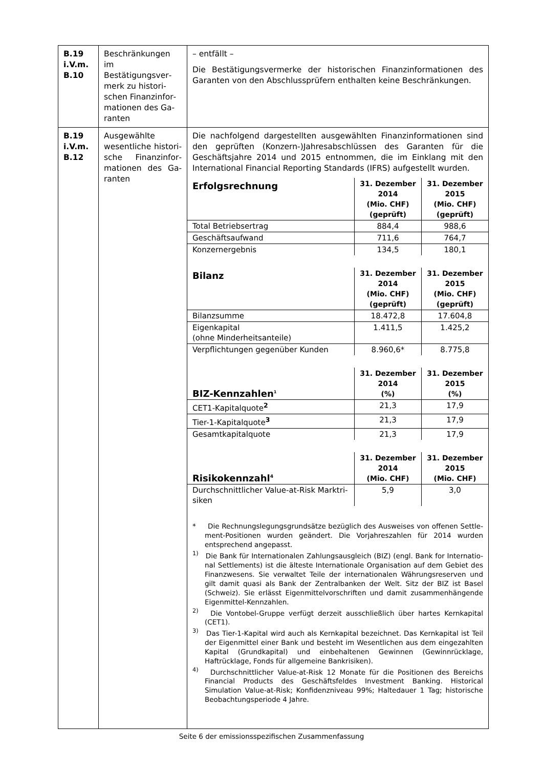| B.19 i.V.m. B.10 | Beschränkungen im Bestätigungsver­merk zu histori­schen Finanzinfor­mationen des Ga­ranten | – entfällt – Die Bestätigungsvermerke der historischen Finanzinformationen des Garanten von den Abschlussprüfern enthalten keine Beschränkungen. |
| B.19 i.V.m. B.12 | Ausgewählte wesentliche histori­sche Finanzinfor­mationen des Ga­ranten | Die nachfolgend dargestellten ausgewählten Finanzinformationen sind den geprüften (Konzern-)Jahresabschlüssen des Garanten für die Geschäftsjahre 2014 und 2015 entnommen, die im Einklang mit den International Financial Reporting Standards (IFRS) aufgestellt wurden. / Erfolgsrechnung / 31. Dezember 2014 (Mio. CHF) (geprüft) / 31. Dezember 2015 (Mio. CHF) (geprüft) / / --- / --- / --- / / Total Betriebsertrag / 884,4 / 988,6 / / Geschäftsaufwand / 711,6 / 764,7 / / Konzernergebnis / 134,5 / 180,1 / / Bilanz / 31. Dezember 2014 (Mio. CHF) (geprüft) / 31. Dezember 2015 (Mio. CHF) (geprüft) / / Bilanzsumme / 18.472,8 / 17.604,8 / / Eigenkapital (ohne Minderheitsanteile) / 1.411,5 / 1.425,2 / / Verpflichtungen gegenüber Kunden / 8.960,6* / 8.775,8 / / BIZ-Kennzahlen<sup>1</sup> / 31. Dezember 2014 (%) / 31. Dezember 2015 (%) / / CET1-Kapitalquote<sup>2</sup> / 21,3 / 17,9 / / Tier-1-Kapitalquote<sup>3</sup> / 21,3 / 17,9 / / Gesamtkapitalquote / 21,3 / 17,9 / / Risikokennzahl<sup>4</sup> / 31. Dezember 2014 (Mio. CHF) / 31. Dezember 2015 (Mio. CHF) / / Durchschnittlicher Value-at-Risk Marktri­siken / 5,9 / 3,0 / * Die Rechnungslegungsgrundsätze bezüglich des Ausweises von offenen Settle­ment-Positionen wurden geändert. Die Vorjahreszahlen für 2014 wurden entspre­chend angepasst. <sup>1)</sup> Die Bank für Internationalen Zahlungsausgleich (BIZ) (engl. Bank for Internatio­nal Settlements) ist die älteste Internationale Organisation auf dem Gebiet des Finanzwesens. Sie verwaltet Teile der internationalen Währungsreserven und gilt damit quasi als Bank der Zentralbanken der Welt. Sitz der BIZ ist Basel (Schweiz). Sie erlässt Eigenmittelvorschriften und damit zusammenhängende Eigenmittel-Kennzahlen. <sup>2)</sup> Die Vontobel-Gruppe verfügt derzeit ausschließlich über hartes Kernkapital (CET1). <sup>3)</sup> Das Tier-1-Kapital wird auch als Kernkapital bezeichnet. Das Kernkapital ist Teil der Eigenmittel einer Bank und besteht im Wesentlichen aus dem eingezahlten Kapital (Grundkapital) und einbehaltenen Gewinnen (Gewinnrücklage, Haftrückla­ge, Fonds für allgemeine Bankrisiken). <sup>4)</sup> Durchschnittlicher Value-at-Risk 12 Monate für die Positionen des Bereichs Finan­cial Products des Geschäftsfeldes Investment Banking. Historical Simulation Valu­e-at-Risk; Konfidenzniveau 99%; Haltedauer 1 Tag; historische Beobachtungsperi­ode 4 Jahre. |
Seite 6 der emissionsspezifischen Zusammenfassung